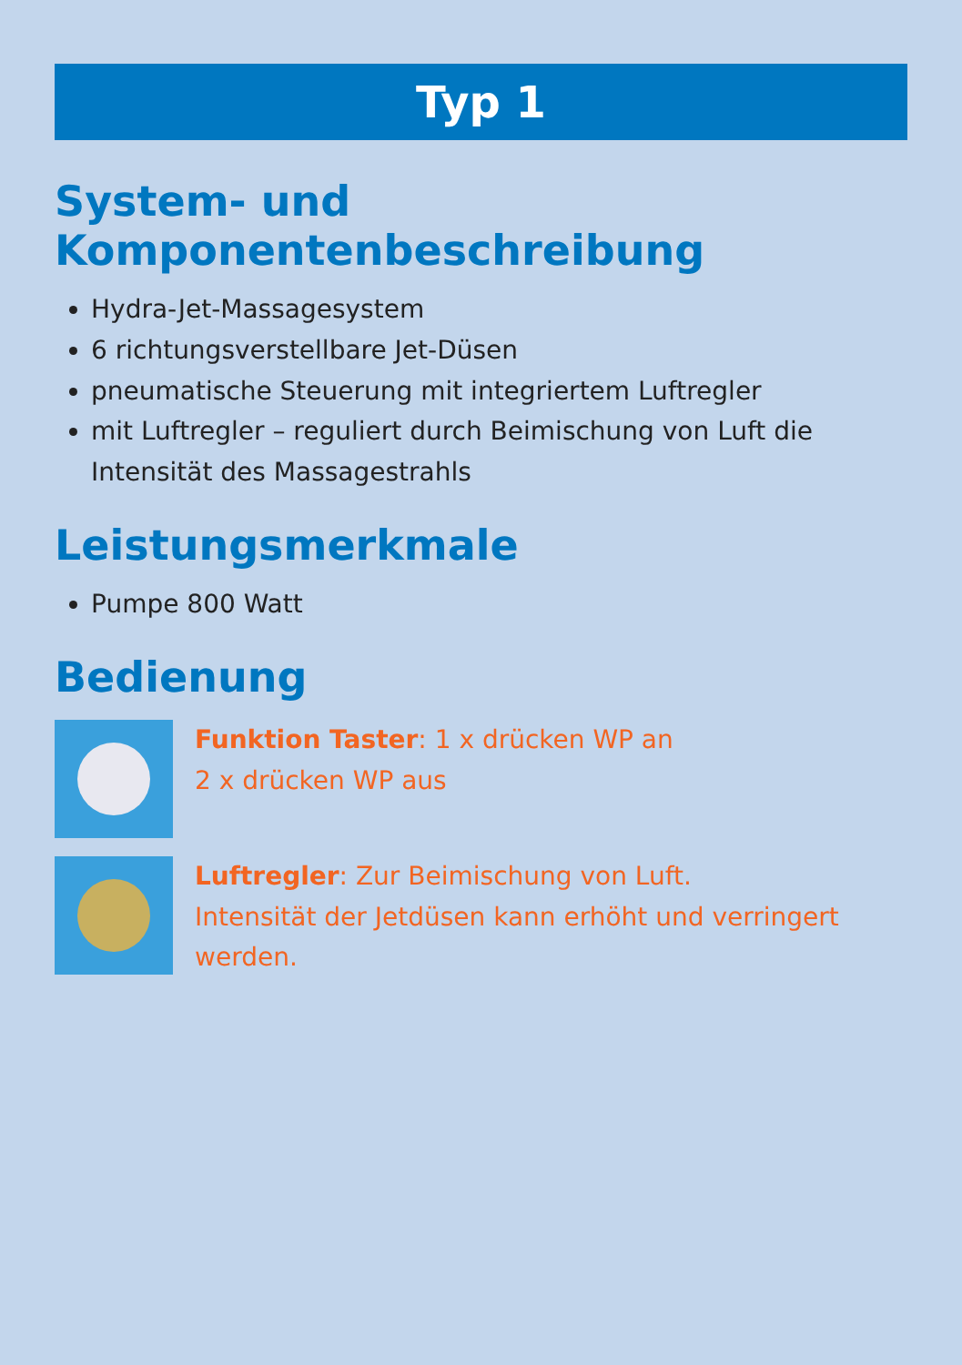Typ 1
System- und Komponentenbeschreibung
Hydra-Jet-Massagesystem
6 richtungsverstellbare Jet-Düsen
pneumatische Steuerung mit integriertem Luftregler
mit Luftregler – reguliert durch Beimischung von Luft die Intensität des Massagestrahls
Leistungsmerkmale
Pumpe 800 Watt
Bedienung
Funktion Taster: 1 x drücken WP an
2 x drücken WP aus
Luftregler: Zur Beimischung von Luft.
Intensität der Jetdüsen kann erhöht und verringert werden.